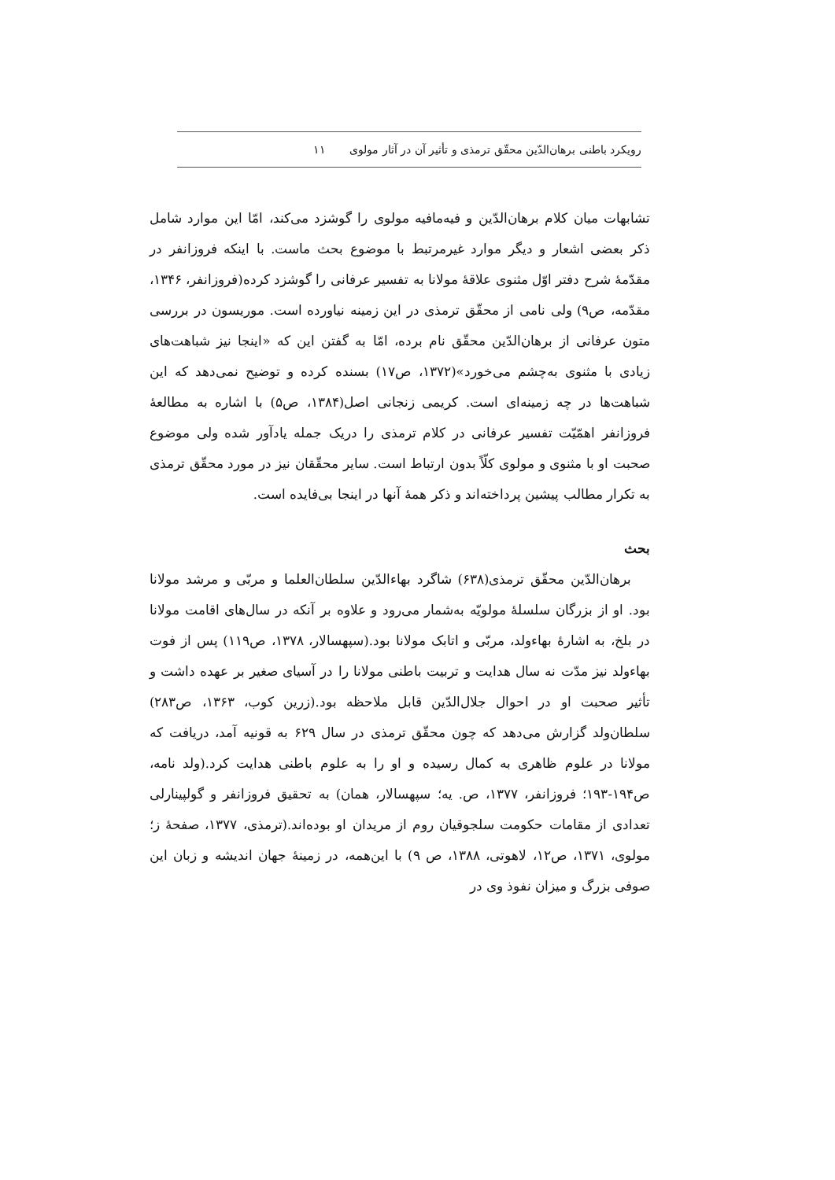رویکرد باطنی برهان‌الدّین محقّق ترمذی و تأثیر آن در آثار مولوی ۱۱
تشابهات میان کلام برهان‌الدّین و فیه‌مافیه مولوی را گوشزد می‌کند، امّا این موارد شامل ذکر بعضی اشعار و دیگر موارد غیرمرتبط با موضوع بحث ماست. با اینکه فروزانفر در مقدّمهٔ شرح دفتر اوّل مثنوی علاقهٔ مولانا به تفسیر عرفانی را گوشزد کرده(فروزانفر، ۱۳۴۶، مقدّمه، ص۹) ولی نامی از محقّق ترمذی در این زمینه نیاورده است. موریسون در بررسی متون عرفانی از برهان‌الدّین محقّق نام برده، امّا به گفتن این که «اینجا نیز شباهت‌های زیادی با مثنوی به‌چشم می‌خورد»(۱۳۷۲، ص۱۷) بسنده کرده و توضیح نمی‌دهد که این شباهت‌ها در چه زمینه‌ای است. کریمی زنجانی اصل(۱۳۸۴، ص۵) با اشاره به مطالعهٔ فروزانفر اهمّیّت تفسیر عرفانی در کلام ترمذی را دریک جمله یادآور شده ولی موضوع صحبت او با مثنوی و مولوی کلّاً بدون ارتباط است. سایر محقّقان نیز در مورد محقّق ترمذی به تکرار مطالب پیشین پرداخته‌اند و ذکر همهٔ آنها در اینجا بی‌فایده است.
بحث
برهان‌الدّین محقّق ترمذی(۶۳۸) شاگرد بهاءالدّین سلطان‌العلما و مربّی و مرشد مولانا بود. او از بزرگان سلسلهٔ مولویّه به‌شمار می‌رود و علاوه بر آنکه در سال‌های اقامت مولانا در بلخ، به اشارهٔ بهاءولد، مربّی و اتابک مولانا بود.(سپهسالار، ۱۳۷۸، ص۱۱۹) پس از فوت بهاءولد نیز مدّت نه سال هدایت و تربیت باطنی مولانا را در آسیای صغیر بر عهده داشت و تأثیر صحبت او در احوال جلال‌الدّین قابل ملاحظه بود.(زرین کوب، ۱۳۶۳، ص۲۸۳) سلطان‌ولد گزارش می‌دهد که چون محقّق ترمذی در سال ۶۲۹ به قونیه آمد، دریافت که مولانا در علوم ظاهری به کمال رسیده و او را به علوم باطنی هدایت کرد.(ولد نامه، ص۱۹۴-۱۹۳؛ فروزانفر، ۱۳۷۷، ص. یه؛ سپهسالار، همان) به تحقیق فروزانفر و گولپینارلی تعدادی از مقامات حکومت سلجوقیان روم از مریدان او بوده‌اند.(ترمذی، ۱۳۷۷، صفحهٔ ز؛ مولوی، ۱۳۷۱، ص۱۲، لاهوتی، ۱۳۸۸، ص ۹) با این‌همه، در زمینهٔ جهان اندیشه و زبان این صوفی بزرگ و میزان نفوذ وی در